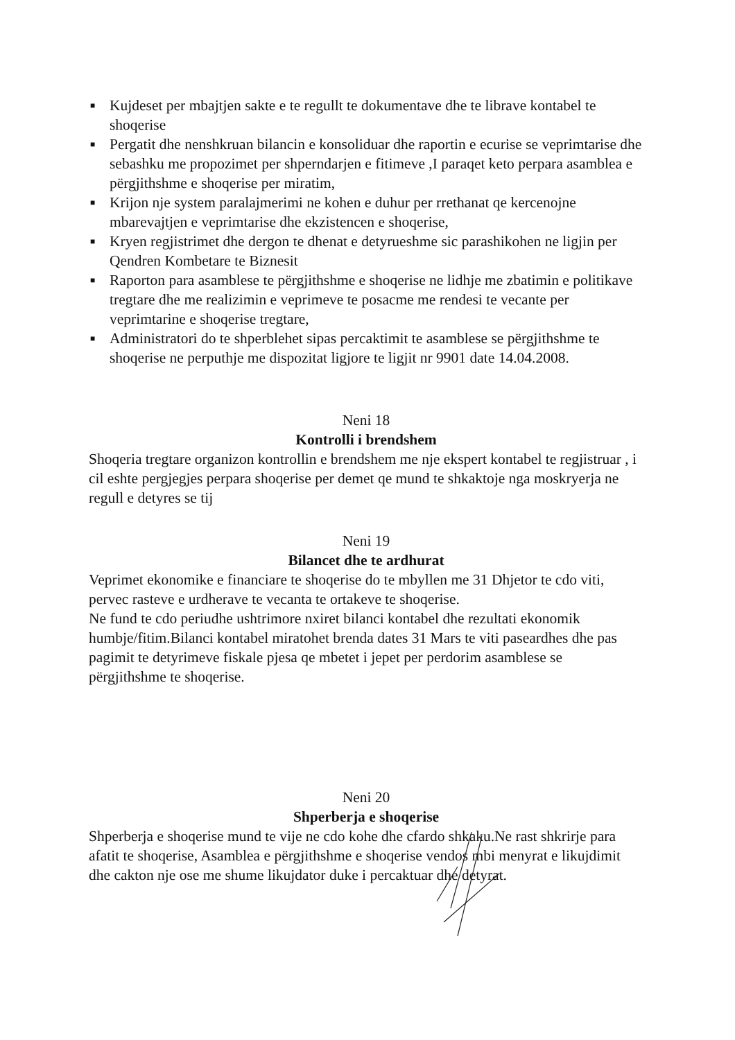■ Kujdeset per mbajtjen sakte e te regullt te dokumentave dhe te librave kontabel te shoqerise
■ Pergatit dhe nenshkruan bilancin e konsoliduar dhe raportin e ecurise se veprimtarise dhe sebashku me propozimet per shperndarjen e fitimeve ,I paraqet keto perpara asamblea e përgjithshme e shoqerise per miratim,
■ Krijon nje system paralajmerimi ne kohen e duhur per rrethanat qe kercenojne mbarevajtjen e veprimtarise dhe ekzistencen e shoqerise,
■ Kryen regjistrimet dhe dergon te dhenat e detyrueshme sic parashikohen ne ligjin per Qendren Kombetare te Biznesit
■ Raporton para asamblese te përgjithshme e shoqerise ne lidhje me zbatimin e politikave tregtare dhe me realizimin e veprimeve te posacme me rendesi te vecante per veprimtarine e shoqerise tregtare,
■ Administratori do te shperblehet sipas percaktimit te asamblese se përgjithshme te shoqerise ne perputhje me dispozitat ligjore te ligjit nr 9901 date 14.04.2008.
Neni 18
Kontrolli i brendshem
Shoqeria tregtare organizon kontrollin e brendshem me nje ekspert kontabel te regjistruar , i cil eshte pergjegjes perpara shoqerise per demet qe mund te shkaktoje nga moskryerja ne regull e detyres se tij
Neni 19
Bilancet dhe te ardhurat
Veprimet ekonomike e financiare te shoqerise do te mbyllen me 31 Dhjetor te cdo viti, pervec rasteve e urdherave te vecanta te ortakeve te shoqerise.
Ne fund te cdo periudhe ushtrimore nxiret bilanci kontabel dhe rezultati ekonomik humbje/fitim.Bilanci kontabel miratohet brenda dates 31 Mars te viti paseardhes dhe pas pagimit te detyrimeve fiskale pjesa qe mbetet i jepet per perdorim asamblese se përgjithshme te shoqerise.
Neni 20
Shperberja e shoqerise
Shperberja e shoqerise mund te vije ne cdo kohe dhe cfardo shkaku.Ne rast shkrirje para afatit te shoqerise, Asamblea e përgjithshme e shoqerise vendos mbi menyrat e likujdimit dhe cakton nje ose me shume likujdator duke i percaktuar dhe detyrat.